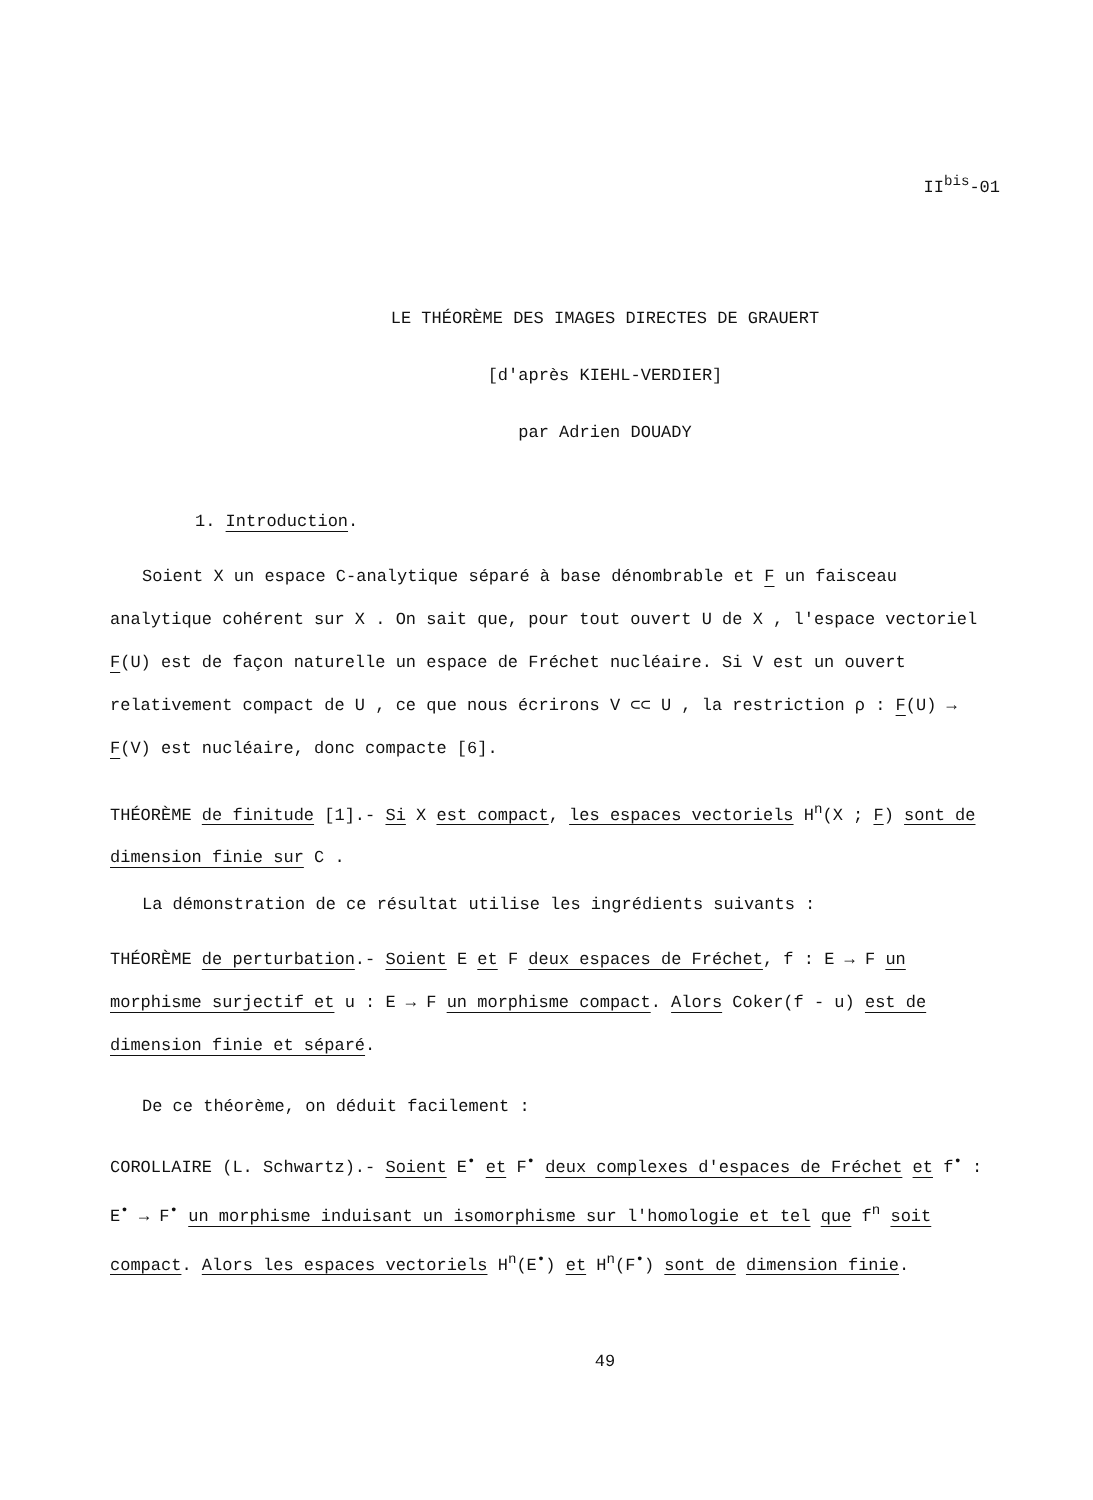II<sup>bis</sup>-01
LE THÉORÈME DES IMAGES DIRECTES DE GRAUERT
[d'après KIEHL-VERDIER]
par Adrien DOUADY
1. Introduction.
Soient X un espace C-analytique séparé à base dénombrable et F un faisceau analytique cohérent sur X . On sait que, pour tout ouvert U de X , l'espace vectoriel F(U) est de façon naturelle un espace de Fréchet nucléaire. Si V est un ouvert relativement compact de U , ce que nous écrirons V ⊂⊂ U , la restriction ρ : F(U) → F(V) est nucléaire, donc compacte [6].
THÉORÈME de finitude [1].- Si X est compact, les espaces vectoriels H<sup>n</sup>(X ; F) sont de dimension finie sur C .
La démonstration de ce résultat utilise les ingrédients suivants :
THÉORÈME de perturbation.- Soient E et F deux espaces de Fréchet, f : E → F un morphisme surjectif et u : E → F un morphisme compact. Alors Coker(f - u) est de dimension finie et séparé.
De ce théorème, on déduit facilement :
COROLLAIRE (L. Schwartz).- Soient E<sup>•</sup> et F<sup>•</sup> deux complexes d'espaces de Fréchet et f<sup>•</sup> : E<sup>•</sup> → F<sup>•</sup> un morphisme induisant un isomorphisme sur l'homologie et tel que f<sup>n</sup> soit compact. Alors les espaces vectoriels H<sup>n</sup>(E<sup>•</sup>) et H<sup>n</sup>(F<sup>•</sup>) sont de dimension finie.
49